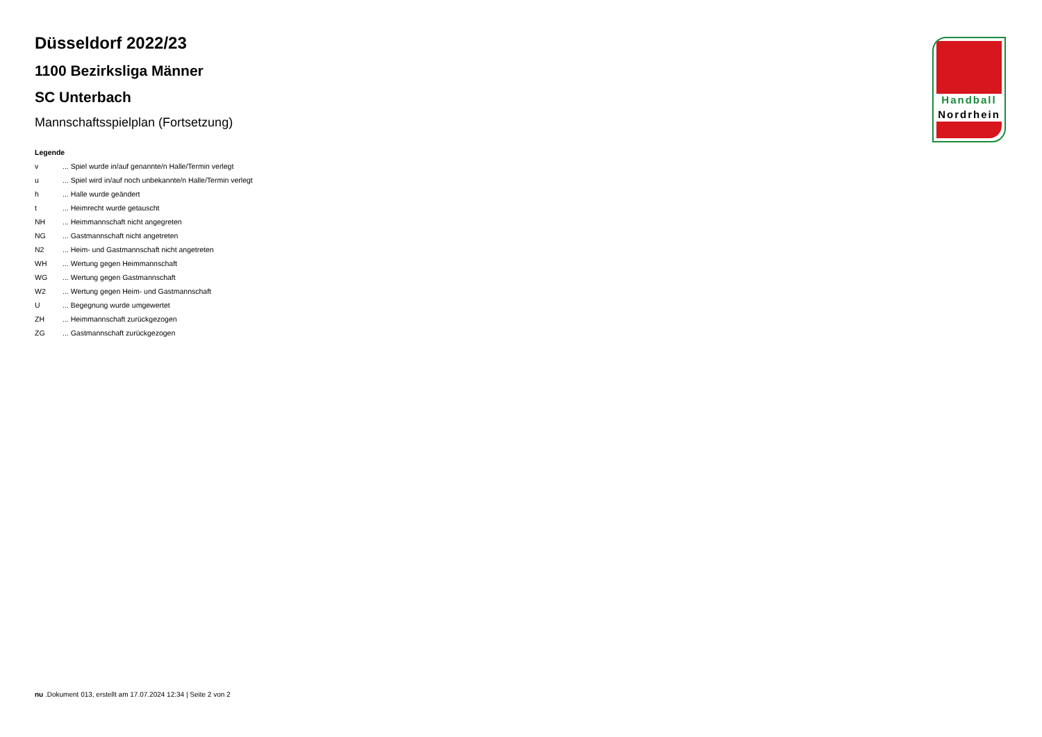Düsseldorf 2022/23
1100 Bezirksliga Männer
SC Unterbach
Mannschaftsspielplan (Fortsetzung)
Legende
v... Spiel wurde in/auf genannte/n Halle/Termin verlegt
u... Spiel wird in/auf noch unbekannte/n Halle/Termin verlegt
h... Halle wurde geändert
t... Heimrecht wurde getauscht
NH... Heimmannschaft nicht angegreten
NG... Gastmannschaft nicht angetreten
N2... Heim- und Gastmannschaft nicht angetreten
WH... Wertung gegen Heimmannschaft
WG... Wertung gegen Gastmannschaft
W2... Wertung gegen Heim- und Gastmannschaft
U... Begegnung wurde umgewertet
ZH... Heimmannschaft zurückgezogen
ZG... Gastmannschaft zurückgezogen
Handball
Nordrhein
nu .Dokument 013, erstellt am 17.07.2024 12:34 | Seite 2 von 2